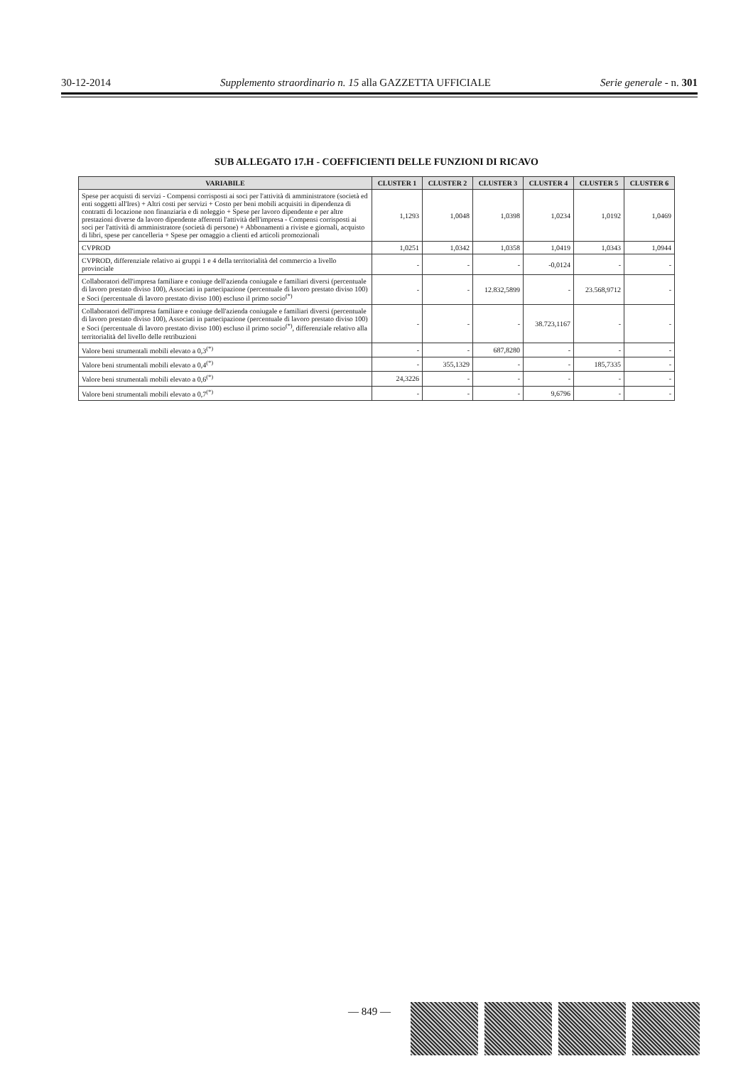30-12-2014 Supplemento straordinario n. 15 alla GAZZETTA UFFICIALE Serie generale - n. 301
SUB ALLEGATO 17.H - COEFFICIENTI DELLE FUNZIONI DI RICAVO
| VARIABILE | CLUSTER 1 | CLUSTER 2 | CLUSTER 3 | CLUSTER 4 | CLUSTER 5 | CLUSTER 6 |
| --- | --- | --- | --- | --- | --- | --- |
| Spese per acquisti di servizi - Compensi corrisposti ai soci per l'attività di amministratore (società ed enti soggetti all'Ires) + Altri costi per servizi + Costo per beni mobili acquisiti in dipendenza di contratti di locazione non finanziaria e di noleggio + Spese per lavoro dipendente e per altre prestazioni diverse da lavoro dipendente afferenti l'attività dell'impresa - Compensi corrisposti ai soci per l'attività di amministratore (società di persone) + Abbonamenti a riviste e giornali, acquisto di libri, spese per cancelleria + Spese per omaggio a clienti ed articoli promozionali | 1,1293 | 1,0048 | 1,0398 | 1,0234 | 1,0192 | 1,0469 |
| CVPROD | 1,0251 | 1,0342 | 1,0358 | 1,0419 | 1,0343 | 1,0944 |
| CVPROD, differenziale relativo ai gruppi 1 e 4 della territorialità del commercio a livello provinciale | - | - | - | -0,0124 | - | - |
| Collaboratori dell'impresa familiare e coniuge dell'azienda coniugale e familiari diversi (percentuale di lavoro prestato diviso 100), Associati in partecipazione (percentuale di lavoro prestato diviso 100) e Soci (percentuale di lavoro prestato diviso 100) escluso il primo socio<sup>(*)</sup> | - | - | 12.832,5899 | - | 23.568,9712 | - |
| Collaboratori dell'impresa familiare e coniuge dell'azienda coniugale e familiari diversi (percentuale di lavoro prestato diviso 100), Associati in partecipazione (percentuale di lavoro prestato diviso 100) e Soci (percentuale di lavoro prestato diviso 100) escluso il primo socio<sup>(*)</sup>, differenziale relativo alla territorialità del livello delle retribuzioni | - | - | - | 38.723,1167 | - | - |
| Valore beni strumentali mobili elevato a 0,3<sup>(*)</sup> | - | - | 687,8280 | - | - | - |
| Valore beni strumentali mobili elevato a 0,4<sup>(*)</sup> | - | 355,1329 | - | - | 185,7335 | - |
| Valore beni strumentali mobili elevato a 0,6<sup>(*)</sup> | 24,3226 | - | - | - | - | - |
| Valore beni strumentali mobili elevato a 0,7<sup>(*)</sup> | - | - | - | 9,6796 | - | - |
— 849 —